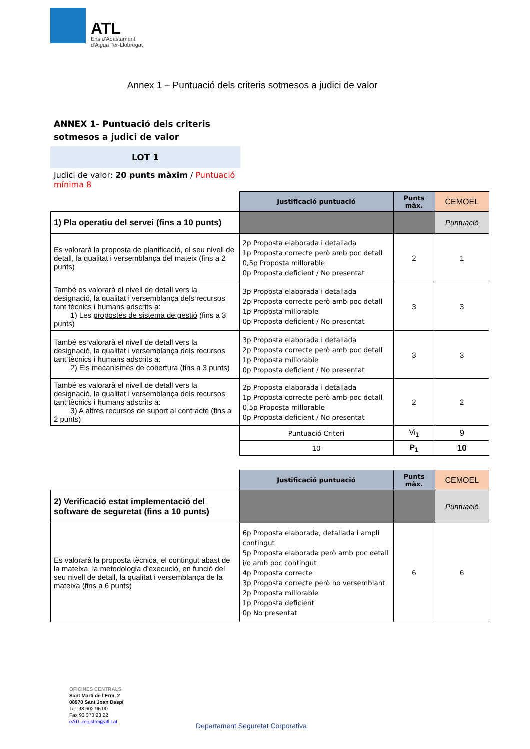ATL
Ens d'Abastament
d'Aigua Ter-Llobregat
Annex 1 – Puntuació dels criteris sotmesos a judici de valor
ANNEX 1- Puntuació dels criteris sotmesos a judici de valor
LOT 1
Judici de valor: 20 punts màxim / Puntuació mínima 8
| | Justificació puntuació | Punts màx. | CEMOEL |
| 1) Pla operatiu del servei (fins a 10 punts) | | | Puntuació |
| Es valorarà la proposta de planificació, el seu nivell de detall, la qualitat i versemblança del mateix (fins a 2 punts) | 2p Proposta elaborada i detallada 1p Proposta correcte però amb poc detall 0,5p Proposta millorable 0p Proposta deficient / No presentat | 2 | 1 |
| També es valorarà el nivell de detall vers la designació, la qualitat i versemblança dels recursos tant tècnics i humans adscrits a: 1) Les propostes de sistema de gestió (fins a 3 punts) | 3p Proposta elaborada i detallada 2p Proposta correcte però amb poc detall 1p Proposta millorable 0p Proposta deficient / No presentat | 3 | 3 |
| També es valorarà el nivell de detall vers la designació, la qualitat i versemblança dels recursos tant tècnics i humans adscrits a: 2) Els mecanismes de cobertura (fins a 3 punts) | 3p Proposta elaborada i detallada 2p Proposta correcte però amb poc detall 1p Proposta millorable 0p Proposta deficient / No presentat | 3 | 3 |
| També es valorarà el nivell de detall vers la designació, la qualitat i versemblança dels recursos tant tècnics i humans adscrits a: 3) A altres recursos de suport al contracte (fins a 2 punts) | 2p Proposta elaborada i detallada 1p Proposta correcte però amb poc detall 0,5p Proposta millorable 0p Proposta deficient / No presentat | 2 | 2 |
| | Puntuació Criteri | Vi<sub>1</sub> | 9 |
| | 10 | P<sub>1</sub> | 10 |
| | Justificació puntuació | Punts màx. | CEMOEL |
| 2) Verificació estat implementació del software de seguretat (fins a 10 punts) | | | Puntuació |
| Es valorarà la proposta tècnica, el contingut abast de la mateixa, la metodologia d'execució, en funció del seu nivell de detall, la qualitat i versemblança de la mateixa (fins a 6 punts) | 6p Proposta elaborada, detallada i ampli contingut 5p Proposta elaborada però amb poc detall i/o amb poc contingut 4p Proposta correcte 3p Proposta correcte però no versemblant 2p Proposta millorable 1p Proposta deficient 0p No presentat | 6 | 6 |
OFICINES CENTRALS
Sant Martí de l'Erm, 2
08970 Sant Joan Despí
Tel. 93 602 96 00
Fax 93 373 23 22
eATL.registre@atl.cat
Departament Seguretat Corporativa